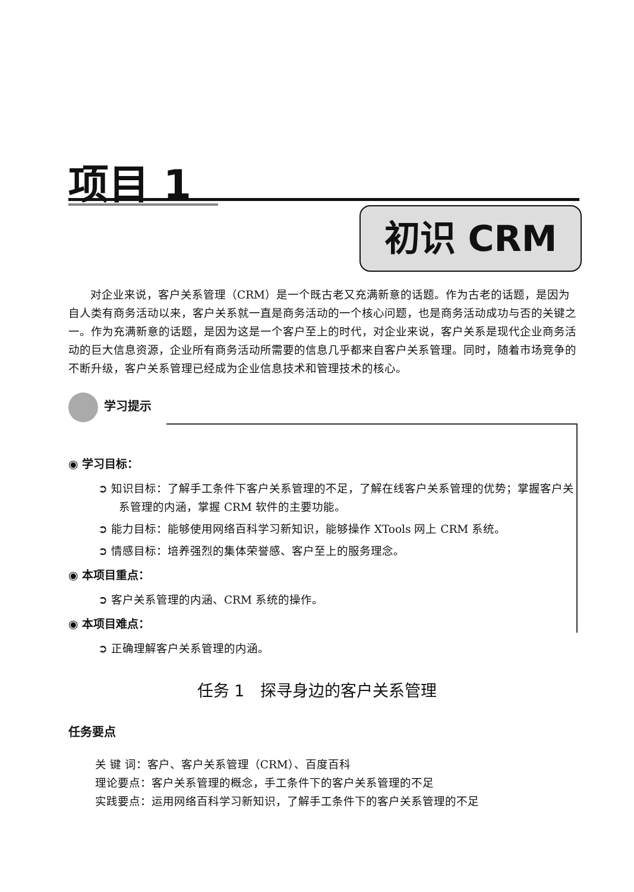项目 1
初识 CRM
对企业来说，客户关系管理（CRM）是一个既古老又充满新意的话题。作为古老的话题，是因为自人类有商务活动以来，客户关系就一直是商务活动的一个核心问题，也是商务活动成功与否的关键之一。作为充满新意的话题，是因为这是一个客户至上的时代，对企业来说，客户关系是现代企业商务活动的巨大信息资源，企业所有商务活动所需要的信息几乎都来自客户关系管理。同时，随着市场竞争的不断升级，客户关系管理已经成为企业信息技术和管理技术的核心。
学习提示
◉ 学习目标：
➲ 知识目标：了解手工条件下客户关系管理的不足，了解在线客户关系管理的优势；掌握客户关系管理的内涵，掌握 CRM 软件的主要功能。
➲ 能力目标：能够使用网络百科学习新知识，能够操作 XTools 网上 CRM 系统。
➲ 情感目标：培养强烈的集体荣誉感、客户至上的服务理念。
◉ 本项目重点：
➲ 客户关系管理的内涵、CRM 系统的操作。
◉ 本项目难点：
➲ 正确理解客户关系管理的内涵。
任务 1　探寻身边的客户关系管理
任务要点
关 键 词：客户、客户关系管理（CRM）、百度百科
理论要点：客户关系管理的概念，手工条件下的客户关系管理的不足
实践要点：运用网络百科学习新知识，了解手工条件下的客户关系管理的不足